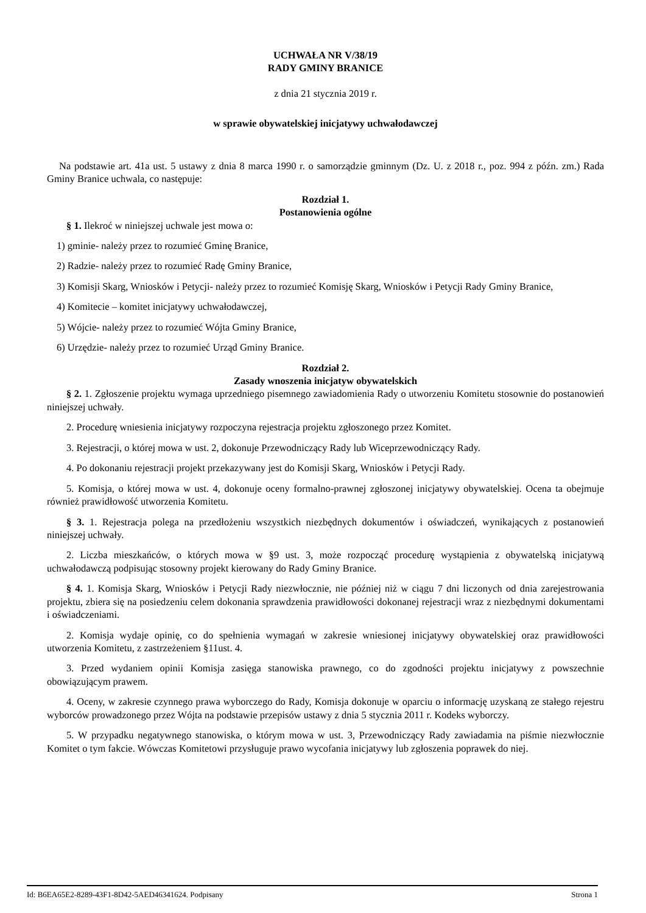UCHWAŁA NR V/38/19
RADY GMINY BRANICE
z dnia 21 stycznia 2019 r.
w sprawie obywatelskiej inicjatywy uchwałodawczej
Na podstawie art. 41a ust. 5 ustawy z dnia 8 marca 1990 r. o samorządzie gminnym (Dz. U. z 2018 r., poz. 994 z późn. zm.) Rada Gminy Branice uchwala, co następuje:
Rozdział 1.
Postanowienia ogólne
§ 1. Ilekroć w niniejszej uchwale jest mowa o:
1) gminie- należy przez to rozumieć Gminę Branice,
2) Radzie- należy przez to rozumieć Radę Gminy Branice,
3) Komisji Skarg, Wniosków i Petycji- należy przez to rozumieć Komisję Skarg, Wniosków i Petycji Rady Gminy Branice,
4) Komitecie – komitet inicjatywy uchwałodawczej,
5) Wójcie- należy przez to rozumieć Wójta Gminy Branice,
6) Urzędzie- należy przez to rozumieć Urząd Gminy Branice.
Rozdział 2.
Zasady wnoszenia inicjatyw obywatelskich
§ 2. 1. Zgłoszenie projektu wymaga uprzedniego pisemnego zawiadomienia Rady o utworzeniu Komitetu stosownie do postanowień niniejszej uchwały.
2. Procedurę wniesienia inicjatywy rozpoczyna rejestracja projektu zgłoszonego przez Komitet.
3. Rejestracji, o której mowa w ust. 2, dokonuje Przewodniczący Rady lub Wiceprzewodniczący Rady.
4. Po dokonaniu rejestracji projekt przekazywany jest do Komisji Skarg, Wniosków i Petycji Rady.
5. Komisja, o której mowa w ust. 4, dokonuje oceny formalno-prawnej zgłoszonej inicjatywy obywatelskiej. Ocena ta obejmuje również prawidłowość utworzenia Komitetu.
§ 3. 1. Rejestracja polega na przedłożeniu wszystkich niezbędnych dokumentów i oświadczeń, wynikających z postanowień niniejszej uchwały.
2. Liczba mieszkańców, o których mowa w §9 ust. 3, może rozpocząć procedurę wystąpienia z obywatelską inicjatywą uchwałodawczą podpisując stosowny projekt kierowany do Rady Gminy Branice.
§ 4. 1. Komisja Skarg, Wniosków i Petycji Rady niezwłocznie, nie później niż w ciągu 7 dni liczonych od dnia zarejestrowania projektu, zbiera się na posiedzeniu celem dokonania sprawdzenia prawidłowości dokonanej rejestracji wraz z niezbędnymi dokumentami i oświadczeniami.
2. Komisja wydaje opinię, co do spełnienia wymagań w zakresie wniesionej inicjatywy obywatelskiej oraz prawidłowości utworzenia Komitetu, z zastrzeżeniem §11ust. 4.
3. Przed wydaniem opinii Komisja zasięga stanowiska prawnego, co do zgodności projektu inicjatywy z powszechnie obowiązującym prawem.
4. Oceny, w zakresie czynnego prawa wyborczego do Rady, Komisja dokonuje w oparciu o informację uzyskaną ze stałego rejestru wyborców prowadzonego przez Wójta na podstawie przepisów ustawy z dnia 5 stycznia 2011 r. Kodeks wyborczy.
5. W przypadku negatywnego stanowiska, o którym mowa w ust. 3, Przewodniczący Rady zawiadamia na piśmie niezwłocznie Komitet o tym fakcie. Wówczas Komitetowi przysługuje prawo wycofania inicjatywy lub zgłoszenia poprawek do niej.
Id: B6EA65E2-8289-43F1-8D42-5AED46341624. Podpisany Strona 1